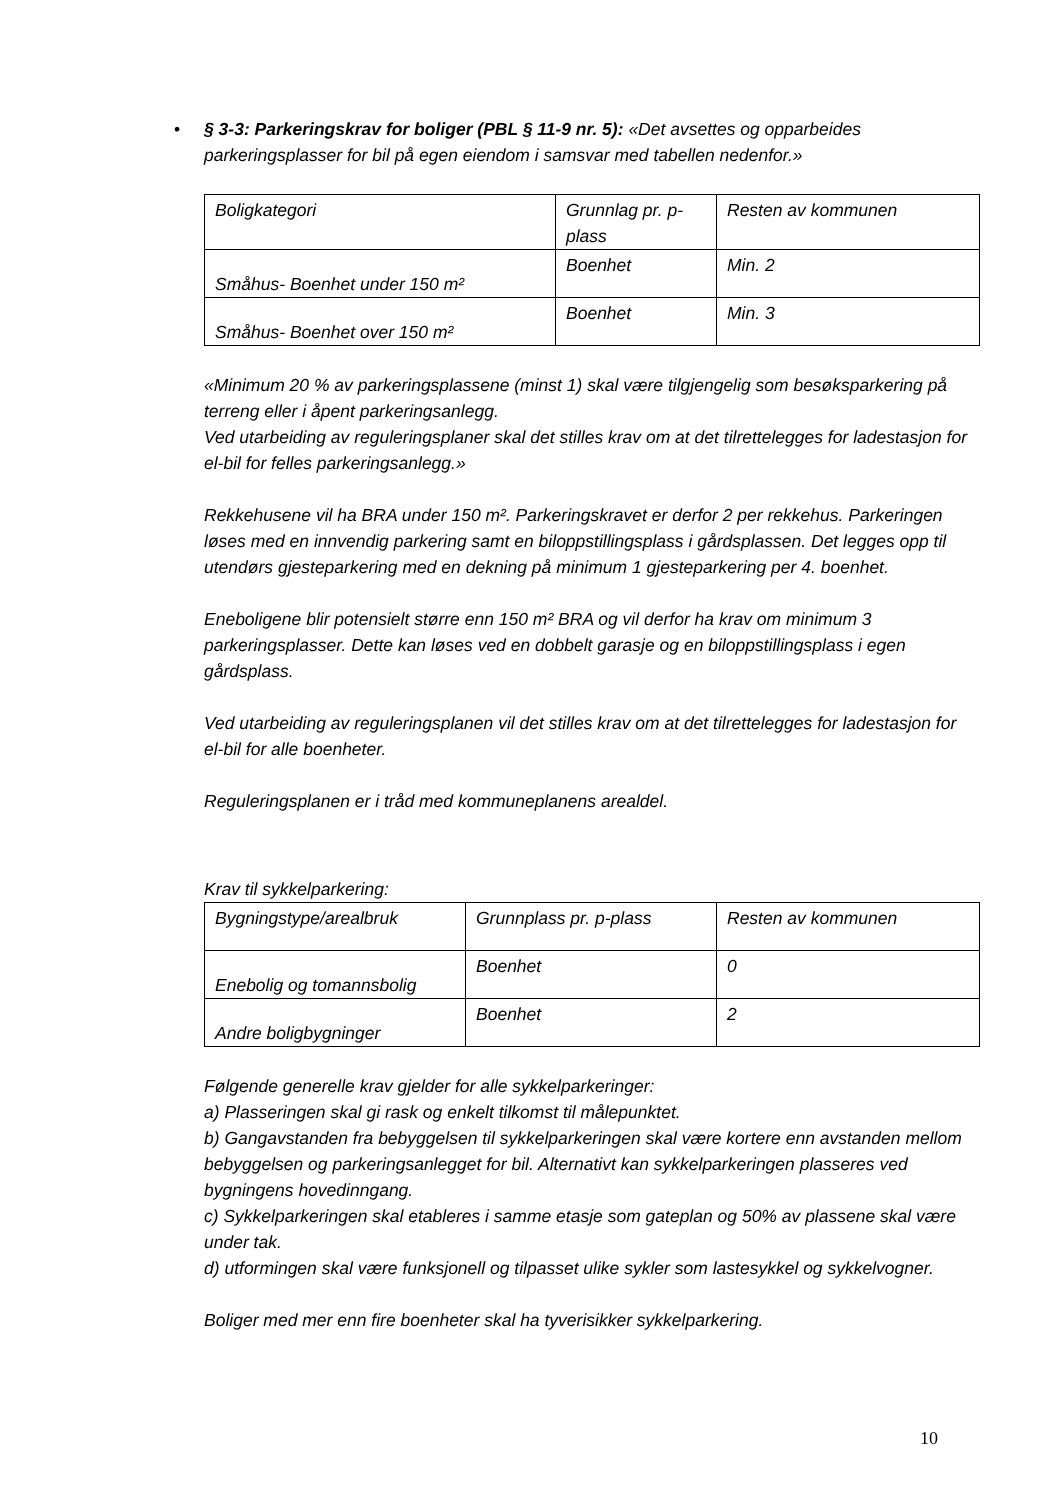• § 3-3: Parkeringskrav for boliger (PBL § 11-9 nr. 5): «Det avsettes og opparbeides parkeringsplasser for bil på egen eiendom i samsvar med tabellen nedenfor.»
| Boligkategori | Grunnlag pr. p-plass | Resten av kommunen |
| Småhus- Boenhet under 150 m² | Boenhet | Min. 2 |
| Småhus- Boenhet over 150 m² | Boenhet | Min. 3 |
«Minimum 20 % av parkeringsplassene (minst 1) skal være tilgjengelig som besøksparkering på terreng eller i åpent parkeringsanlegg.
Ved utarbeiding av reguleringsplaner skal det stilles krav om at det tilrettelegges for ladestasjon for el-bil for felles parkeringsanlegg.»
Rekkehusene vil ha BRA under 150 m². Parkeringskravet er derfor 2 per rekkehus. Parkeringen løses med en innvendig parkering samt en biloppstillingsplass i gårdsplassen. Det legges opp til utendørs gjesteparkering med en dekning på minimum 1 gjesteparkering per 4. boenhet.
Eneboligene blir potensielt større enn 150 m² BRA og vil derfor ha krav om minimum 3 parkeringsplasser. Dette kan løses ved en dobbelt garasje og en biloppstillingsplass i egen gårdsplass.
Ved utarbeiding av reguleringsplanen vil det stilles krav om at det tilrettelegges for ladestasjon for el-bil for alle boenheter.
Reguleringsplanen er i tråd med kommuneplanens arealdel.
Krav til sykkelparkering:
| Bygningstype/arealbruk | Grunnplass pr. p-plass | Resten av kommunen |
| Enebolig og tomannsbolig | Boenhet | 0 |
| Andre boligbygninger | Boenhet | 2 |
Følgende generelle krav gjelder for alle sykkelparkeringer:
a) Plasseringen skal gi rask og enkelt tilkomst til målepunktet.
b) Gangavstanden fra bebyggelsen til sykkelparkeringen skal være kortere enn avstanden mellom bebyggelsen og parkeringsanlegget for bil. Alternativt kan sykkelparkeringen plasseres ved bygningens hovedinngang.
c) Sykkelparkeringen skal etableres i samme etasje som gateplan og 50% av plassene skal være under tak.
d) utformingen skal være funksjonell og tilpasset ulike sykler som lastesykkel og sykkelvogner.
Boliger med mer enn fire boenheter skal ha tyverisikker sykkelparkering.
10